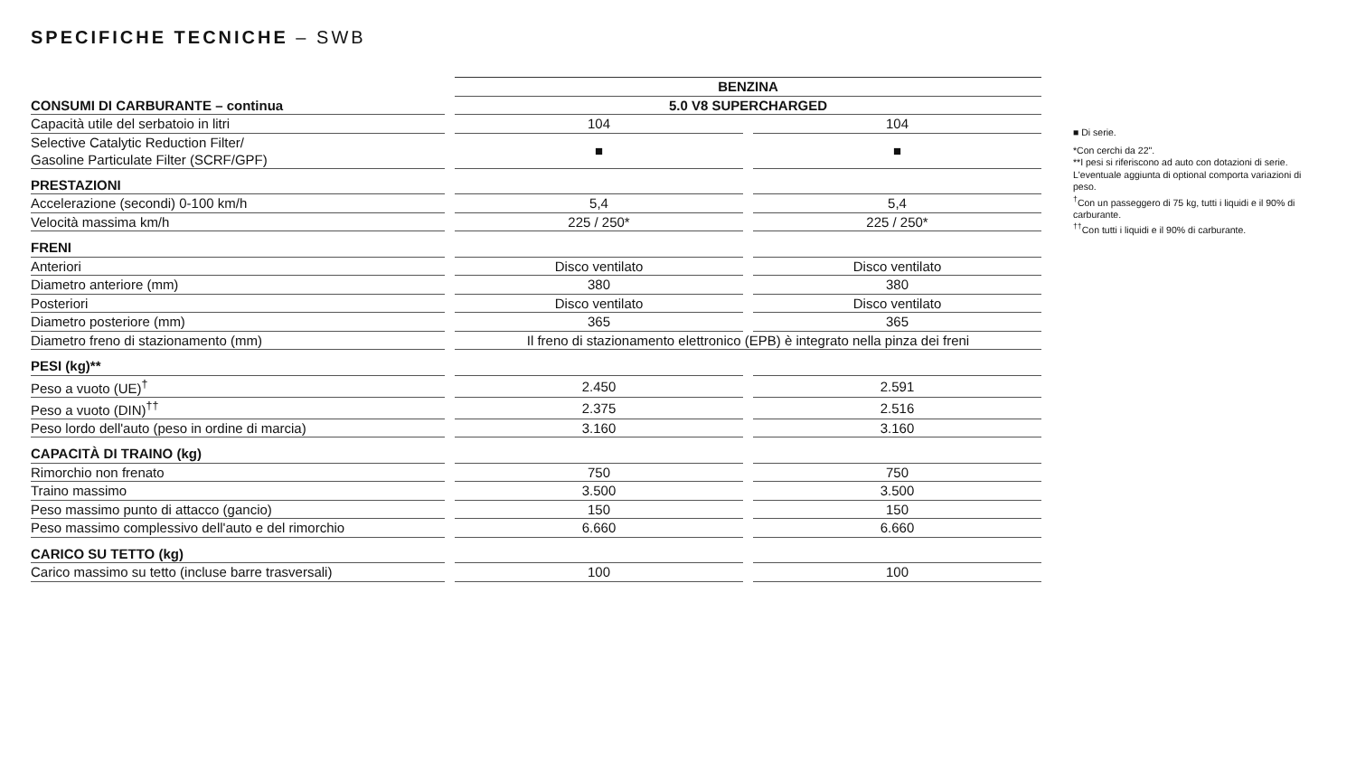SPECIFICHE TECNICHE – SWB
| | | BENZINA | | |
| CONSUMI DI CARBURANTE – continua | | 5.0 V8 SUPERCHARGED | | |
| Capacità utile del serbatoio in litri | | 104 | | 104 |
| Selective Catalytic Reduction Filter/ Gasoline Particulate Filter (SCRF/GPF) | | ■ | | ■ |
| PRESTAZIONI | | | | |
| Accelerazione (secondi) 0-100 km/h | | 5,4 | | 5,4 |
| Velocità massima km/h | | 225 / 250* | | 225 / 250* |
| FRENI | | | | |
| Anteriori | | Disco ventilato | | Disco ventilato |
| Diametro anteriore (mm) | | 380 | | 380 |
| Posteriori | | Disco ventilato | | Disco ventilato |
| Diametro posteriore (mm) | | 365 | | 365 |
| Diametro freno di stazionamento (mm) | | Il freno di stazionamento elettronico (EPB) è integrato nella pinza dei freni | | |
| PESI (kg)** | | | | |
| Peso a vuoto (UE)<sup>†</sup> | | 2.450 | | 2.591 |
| Peso a vuoto (DIN)<sup>††</sup> | | 2.375 | | 2.516 |
| Peso lordo dell'auto (peso in ordine di marcia) | | 3.160 | | 3.160 |
| CAPACITÀ DI TRAINO (kg) | | | | |
| Rimorchio non frenato | | 750 | | 750 |
| Traino massimo | | 3.500 | | 3.500 |
| Peso massimo punto di attacco (gancio) | | 150 | | 150 |
| Peso massimo complessivo dell'auto e del rimorchio | | 6.660 | | 6.660 |
| CARICO SU TETTO (kg) | | | | |
| Carico massimo su tetto (incluse barre trasversali) | | 100 | | 100 |
■ Di serie.
*Con cerchi da 22".
**I pesi si riferiscono ad auto con dotazioni di serie. L'eventuale aggiunta di optional comporta variazioni di peso.
<sup>†</sup> Con un passeggero di 75 kg, tutti i liquidi e il 90% di carburante.
<sup>††</sup> Con tutti i liquidi e il 90% di carburante.